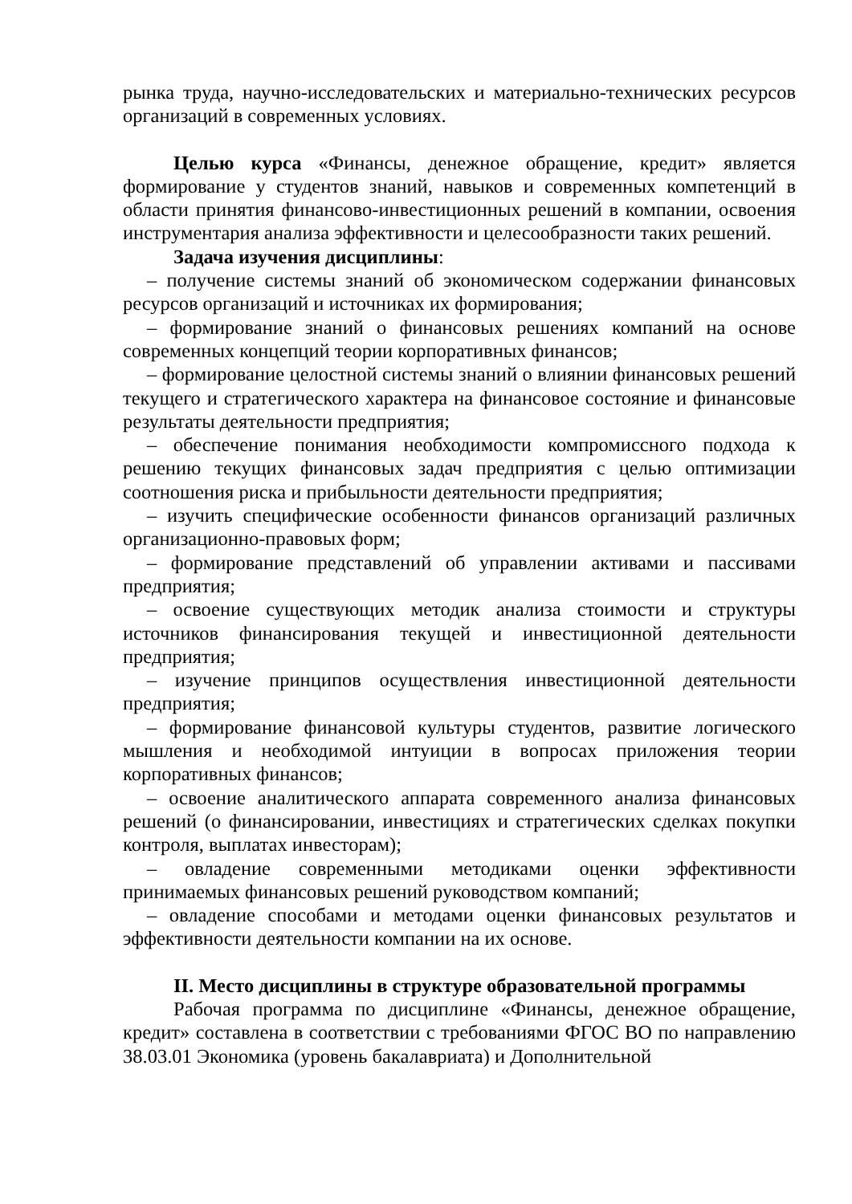рынка труда, научно-исследовательских и материально-технических ресурсов организаций в современных условиях.
Целью курса «Финансы, денежное обращение, кредит» является формирование у студентов знаний, навыков и современных компетенций в области принятия финансово-инвестиционных решений в компании, освоения инструментария анализа эффективности и целесообразности таких решений.
Задача изучения дисциплины:
– получение системы знаний об экономическом содержании финансовых ресурсов организаций и источниках их формирования;
– формирование знаний о финансовых решениях компаний на основе современных концепций теории корпоративных финансов;
– формирование целостной системы знаний о влиянии финансовых решений текущего и стратегического характера на финансовое состояние и финансовые результаты деятельности предприятия;
– обеспечение понимания необходимости компромиссного подхода к решению текущих финансовых задач предприятия с целью оптимизации соотношения риска и прибыльности деятельности предприятия;
– изучить специфические особенности финансов организаций различных организационно-правовых форм;
– формирование представлений об управлении активами и пассивами предприятия;
– освоение существующих методик анализа стоимости и структуры источников финансирования текущей и инвестиционной деятельности предприятия;
– изучение принципов осуществления инвестиционной деятельности предприятия;
– формирование финансовой культуры студентов, развитие логического мышления и необходимой интуиции в вопросах приложения теории корпоративных финансов;
– освоение аналитического аппарата современного анализа финансовых решений (о финансировании, инвестициях и стратегических сделках покупки контроля, выплатах инвесторам);
– овладение современными методиками оценки эффективности принимаемых финансовых решений руководством компаний;
– овладение способами и методами оценки финансовых результатов и эффективности деятельности компании на их основе.
II. Место дисциплины в структуре образовательной программы
Рабочая программа по дисциплине «Финансы, денежное обращение, кредит» составлена в соответствии с требованиями ФГОС ВО по направлению 38.03.01 Экономика (уровень бакалавриата) и Дополнительной